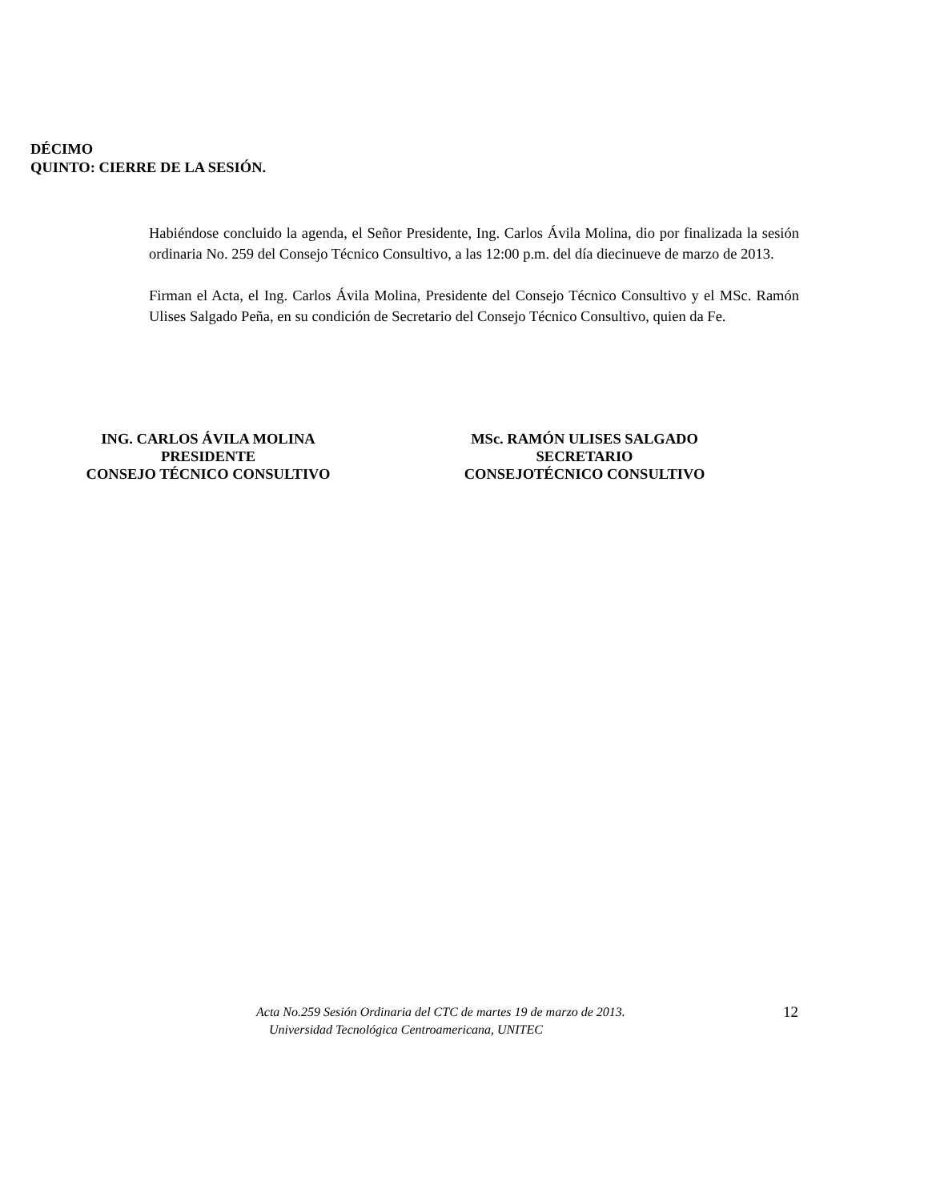DÉCIMO
QUINTO: CIERRE DE LA SESIÓN.
Habiéndose concluido la agenda, el Señor Presidente, Ing. Carlos Ávila Molina, dio por finalizada la sesión ordinaria No. 259 del Consejo Técnico Consultivo, a las 12:00 p.m. del día diecinueve de marzo de 2013.
Firman el Acta, el Ing. Carlos Ávila Molina, Presidente del Consejo Técnico Consultivo y el MSc. Ramón Ulises Salgado Peña, en su condición de Secretario del Consejo Técnico Consultivo, quien da Fe.
ING. CARLOS ÁVILA MOLINA
PRESIDENTE
CONSEJO TÉCNICO CONSULTIVO
MSc. RAMÓN ULISES SALGADO
SECRETARIO
CONSEJOTÉCNICO CONSULTIVO
Acta No.259 Sesión Ordinaria del CTC de martes 19 de marzo de 2013.
Universidad Tecnológica Centroamericana, UNITEC
12